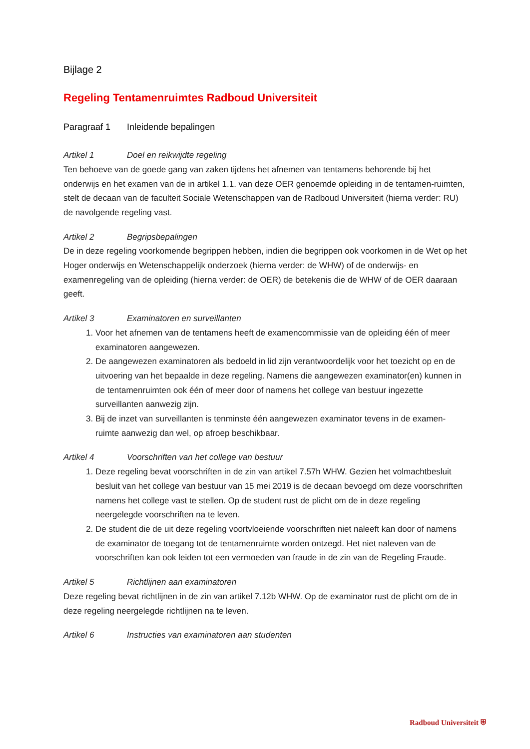Bijlage 2
Regeling Tentamenruimtes Radboud Universiteit
Paragraaf 1 Inleidende bepalingen
Artikel 1 Doel en reikwijdte regeling
Ten behoeve van de goede gang van zaken tijdens het afnemen van tentamens behorende bij het onderwijs en het examen van de in artikel 1.1. van deze OER genoemde opleiding in de tentamen-ruimten, stelt de decaan van de faculteit Sociale Wetenschappen van de Radboud Universiteit (hierna verder: RU) de navolgende regeling vast.
Artikel 2 Begripsbepalingen
De in deze regeling voorkomende begrippen hebben, indien die begrippen ook voorkomen in de Wet op het Hoger onderwijs en Wetenschappelijk onderzoek (hierna verder: de WHW) of de onderwijs- en examenregeling van de opleiding (hierna verder: de OER) de betekenis die de WHW of de OER daaraan geeft.
Artikel 3 Examinatoren en surveillanten
1. Voor het afnemen van de tentamens heeft de examencommissie van de opleiding één of meer examinatoren aangewezen.
2. De aangewezen examinatoren als bedoeld in lid zijn verantwoordelijk voor het toezicht op en de uitvoering van het bepaalde in deze regeling. Namens die aangewezen examinator(en) kunnen in de tentamenruimten ook één of meer door of namens het college van bestuur ingezette surveillanten aanwezig zijn.
3. Bij de inzet van surveillanten is tenminste één aangewezen examinator tevens in de examen-ruimte aanwezig dan wel, op afroep beschikbaar.
Artikel 4 Voorschriften van het college van bestuur
1. Deze regeling bevat voorschriften in de zin van artikel 7.57h WHW. Gezien het volmachtbesluit besluit van het college van bestuur van 15 mei 2019 is de decaan bevoegd om deze voorschriften namens het college vast te stellen. Op de student rust de plicht om de in deze regeling neergelegde voorschriften na te leven.
2. De student die de uit deze regeling voortvloeiende voorschriften niet naleeft kan door of namens de examinator de toegang tot de tentamenruimte worden ontzegd. Het niet naleven van de voorschriften kan ook leiden tot een vermoeden van fraude in de zin van de Regeling Fraude.
Artikel 5 Richtlijnen aan examinatoren
Deze regeling bevat richtlijnen in de zin van artikel 7.12b WHW. Op de examinator rust de plicht om de in deze regeling neergelegde richtlijnen na te leven.
Artikel 6 Instructies van examinatoren aan studenten
Radboud Universiteit ⛨